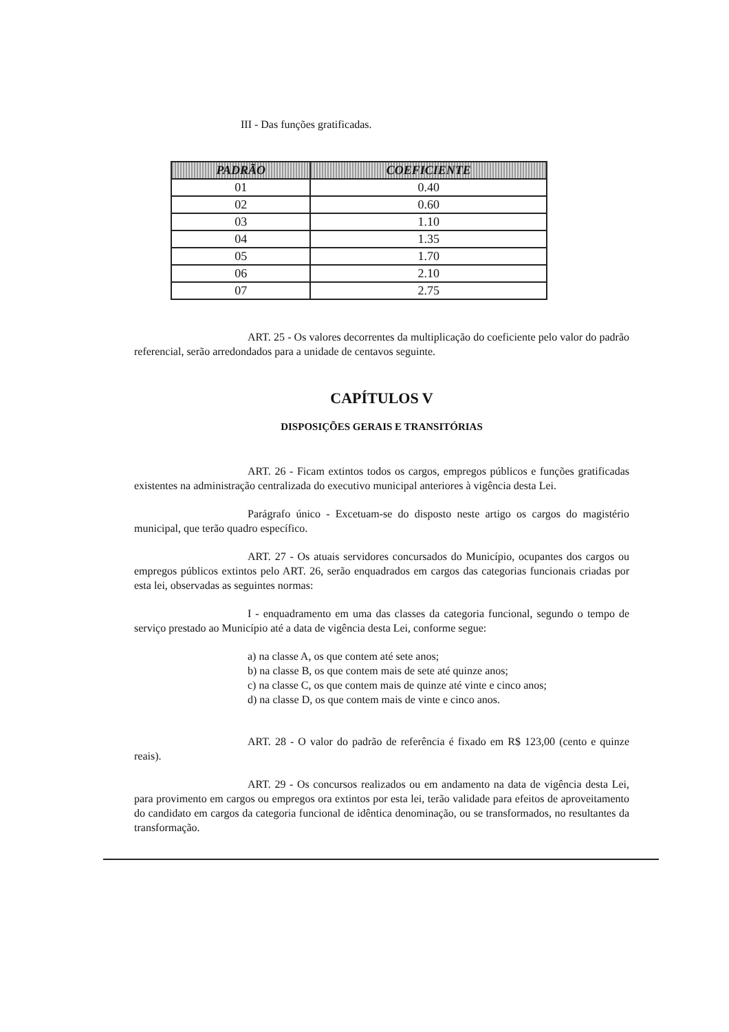III - Das funções gratificadas.
| PADRÃO | COEFICIENTE |
| --- | --- |
| 01 | 0.40 |
| 02 | 0.60 |
| 03 | 1.10 |
| 04 | 1.35 |
| 05 | 1.70 |
| 06 | 2.10 |
| 07 | 2.75 |
ART. 25 - Os valores decorrentes da multiplicação do coeficiente pelo valor do padrão referencial, serão arredondados para a unidade de centavos seguinte.
CAPÍTULOS V
DISPOSIÇÕES GERAIS E TRANSITÓRIAS
ART. 26 - Ficam extintos todos os cargos, empregos públicos e funções gratificadas existentes na administração centralizada do executivo municipal anteriores à vigência desta Lei.
Parágrafo único - Excetuam-se do disposto neste artigo os cargos do magistério municipal, que terão quadro específico.
ART. 27 - Os atuais servidores concursados do Município, ocupantes dos cargos ou empregos públicos extintos pelo ART. 26, serão enquadrados em cargos das categorias funcionais criadas por esta lei, observadas as seguintes normas:
I - enquadramento em uma das classes da categoria funcional, segundo o tempo de serviço prestado ao Município até a data de vigência desta Lei, conforme segue:
a) na classe A, os que contem até sete anos;
b) na classe B, os que contem mais de sete até quinze anos;
c) na classe C, os que contem mais de quinze até vinte e cinco anos;
d) na classe D, os que contem mais de vinte e cinco anos.
ART. 28 - O valor do padrão de referência é fixado em R$ 123,00 (cento e quinze reais).
ART. 29 - Os concursos realizados ou em andamento na data de vigência desta Lei, para provimento em cargos ou empregos ora extintos por esta lei, terão validade para efeitos de aproveitamento do candidato em cargos da categoria funcional de idêntica denominação, ou se transformados, no resultantes da transformação.